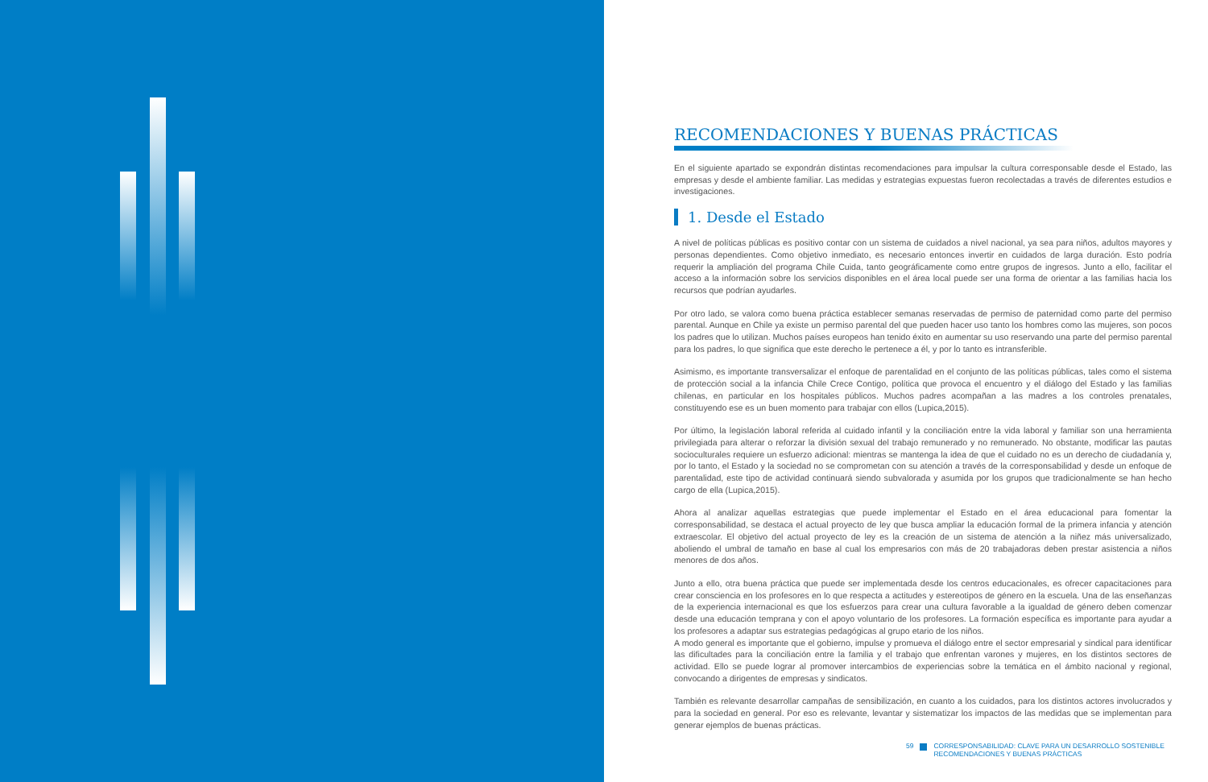RECOMENDACIONES Y BUENAS PRÁCTICAS
En el siguiente apartado se expondrán distintas recomendaciones para impulsar la cultura corresponsable desde el Estado, las empresas y desde el ambiente familiar. Las medidas y estrategias expuestas fueron recolectadas a través de diferentes estudios e investigaciones.
1. Desde el Estado
A nivel de políticas públicas es positivo contar con un sistema de cuidados a nivel nacional, ya sea para niños, adultos mayores y personas dependientes. Como objetivo inmediato, es necesario entonces invertir en cuidados de larga duración. Esto podría requerir la ampliación del programa Chile Cuida, tanto geográficamente como entre grupos de ingresos. Junto a ello, facilitar el acceso a la información sobre los servicios disponibles en el área local puede ser una forma de orientar a las familias hacia los recursos que podrían ayudarles.
Por otro lado, se valora como buena práctica establecer semanas reservadas de permiso de paternidad como parte del permiso parental. Aunque en Chile ya existe un permiso parental del que pueden hacer uso tanto los hombres como las mujeres, son pocos los padres que lo utilizan. Muchos países europeos han tenido éxito en aumentar su uso reservando una parte del permiso parental para los padres, lo que significa que este derecho le pertenece a él, y por lo tanto es intransferible.
Asimismo, es importante transversalizar el enfoque de parentalidad en el conjunto de las políticas públicas, tales como el sistema de protección social a la infancia Chile Crece Contigo, política que provoca el encuentro y el diálogo del Estado y las familias chilenas, en particular en los hospitales públicos. Muchos padres acompañan a las madres a los controles prenatales, constituyendo ese es un buen momento para trabajar con ellos (Lupica,2015).
Por último, la legislación laboral referida al cuidado infantil y la conciliación entre la vida laboral y familiar son una herramienta privilegiada para alterar o reforzar la división sexual del trabajo remunerado y no remunerado. No obstante, modificar las pautas socioculturales requiere un esfuerzo adicional: mientras se mantenga la idea de que el cuidado no es un derecho de ciudadanía y, por lo tanto, el Estado y la sociedad no se comprometan con su atención a través de la corresponsabilidad y desde un enfoque de parentalidad, este tipo de actividad continuará siendo subvalorada y asumida por los grupos que tradicionalmente se han hecho cargo de ella (Lupica,2015).
Ahora al analizar aquellas estrategias que puede implementar el Estado en el área educacional para fomentar la corresponsabilidad, se destaca el actual proyecto de ley que busca ampliar la educación formal de la primera infancia y atención extraescolar. El objetivo del actual proyecto de ley es la creación de un sistema de atención a la niñez más universalizado, aboliendo el umbral de tamaño en base al cual los empresarios con más de 20 trabajadoras deben prestar asistencia a niños menores de dos años.
Junto a ello, otra buena práctica que puede ser implementada desde los centros educacionales, es ofrecer capacitaciones para crear consciencia en los profesores en lo que respecta a actitudes y estereotipos de género en la escuela. Una de las enseñanzas de la experiencia internacional es que los esfuerzos para crear una cultura favorable a la igualdad de género deben comenzar desde una educación temprana y con el apoyo voluntario de los profesores. La formación específica es importante para ayudar a los profesores a adaptar sus estrategias pedagógicas al grupo etario de los niños.
A modo general es importante que el gobierno, impulse y promueva el diálogo entre el sector empresarial y sindical para identificar las dificultades para la conciliación entre la familia y el trabajo que enfrentan varones y mujeres, en los distintos sectores de actividad. Ello se puede lograr al promover intercambios de experiencias sobre la temática en el ámbito nacional y regional, convocando a dirigentes de empresas y sindicatos.
También es relevante desarrollar campañas de sensibilización, en cuanto a los cuidados, para los distintos actores involucrados y para la sociedad en general. Por eso es relevante, levantar y sistematizar los impactos de las medidas que se implementan para generar ejemplos de buenas prácticas.
59 CORRESPONSABILIDAD: CLAVE PARA UN DESARROLLO SOSTENIBLE
RECOMENDACIONES Y BUENAS PRÁCTICAS